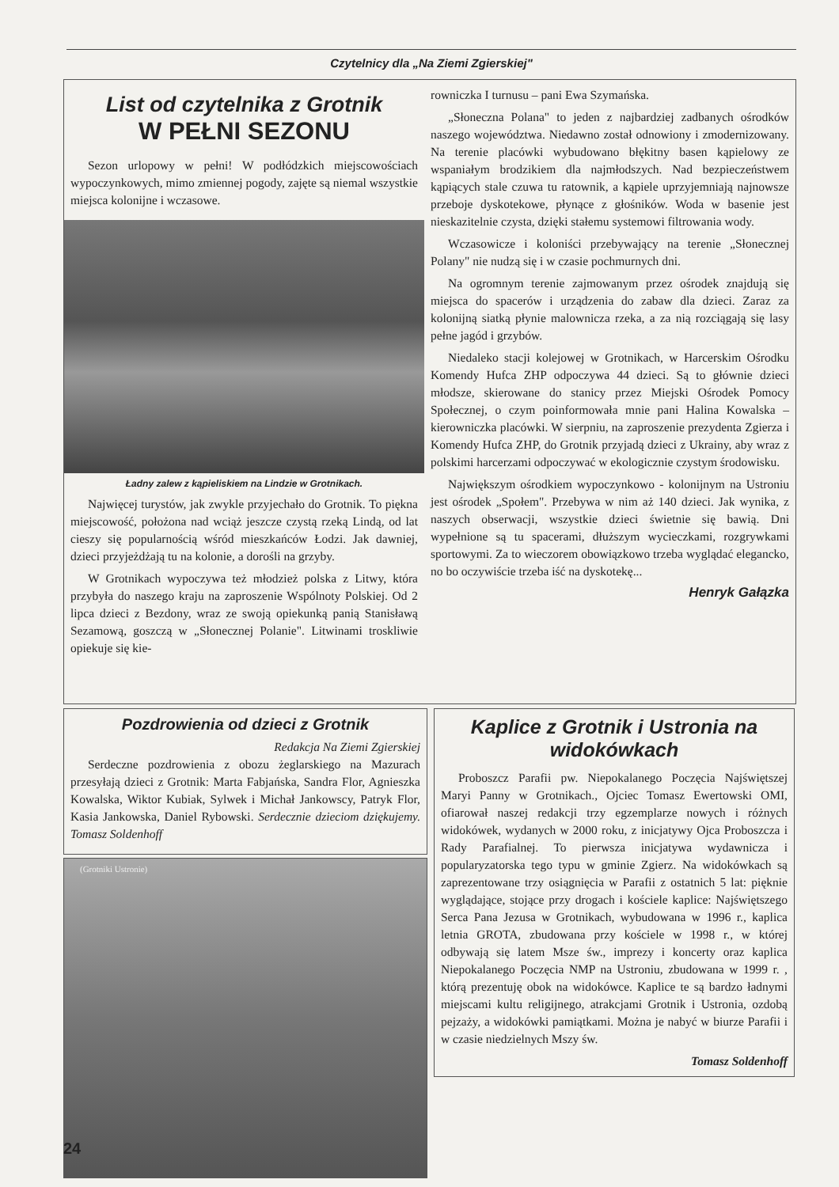Czytelnicy dla „Na Ziemi Zgierskiej"
List od czytelnika z Grotnik
W PEŁNI SEZONU
Sezon urlopowy w pełni! W podłódzkich miejscowościach wypoczynkowych, mimo zmiennej pogody, zajęte są niemal wszystkie miejsca kolonijne i wczasowe.
Ładny zalew z kąpieliskiem na Lindzie w Grotnikach.
Najwięcej turystów, jak zwykle przyjechało do Grotnik. To piękna miejscowość, położona nad wciąż jeszcze czystą rzeką Lindą, od lat cieszy się popularnością wśród mieszkańców Łodzi. Jak dawniej, dzieci przyjeżdżają tu na kolonie, a dorośli na grzyby.
W Grotnikach wypoczywa też młodzież polska z Litwy, która przybyła do naszego kraju na zaproszenie Wspólnoty Polskiej. Od 2 lipca dzieci z Bezdony, wraz ze swoją opiekunką panią Stanisławą Sezamową, goszczą w „Słonecznej Polanie". Litwinami troskliwie opiekuje się kie-
rowniczka I turnusu – pani Ewa Szymańska.
„Słoneczna Polana" to jeden z najbardziej zadbanych ośrodków naszego województwa. Niedawno został odnowiony i zmodernizowany. Na terenie placówki wybudowano błękitny basen kąpielowy ze wspaniałym brodzikiem dla najmłodszych. Nad bezpieczeństwem kąpiących stale czuwa tu ratownik, a kąpiele uprzyjemniają najnowsze przeboje dyskotekowe, płynące z głośników. Woda w basenie jest nieskazitelnie czysta, dzięki stałemu systemowi filtrowania wody.
Wczasowicze i koloniści przebywający na terenie „Słonecznej Polany" nie nudzą się i w czasie pochmurnych dni.
Na ogromnym terenie zajmowanym przez ośrodek znajdują się miejsca do spacerów i urządzenia do zabaw dla dzieci. Zaraz za kolonijną siatką płynie malownicza rzeka, a za nią rozciągają się lasy pełne jagód i grzybów.
Niedaleko stacji kolejowej w Grotnikach, w Harcerskim Ośrodku Komendy Hufca ZHP odpoczywa 44 dzieci. Są to głównie dzieci młodsze, skierowane do stanicy przez Miejski Ośrodek Pomocy Społecznej, o czym poinformowała mnie pani Halina Kowalska – kierowniczka placówki. W sierpniu, na zaproszenie prezydenta Zgierza i Komendy Hufca ZHP, do Grotnik przyjadą dzieci z Ukrainy, aby wraz z polskimi harcerzami odpoczywać w ekologicznie czystym środowisku.
Największym ośrodkiem wypoczynkowo - kolonijnym na Ustroniu jest ośrodek „Społem". Przebywa w nim aż 140 dzieci. Jak wynika, z naszych obserwacji, wszystkie dzieci świetnie się bawią. Dni wypełnione są tu spacerami, dłuższym wycieczkami, rozgrywkami sportowymi. Za to wieczorem obowiązkowo trzeba wyglądać elegancko, no bo oczywiście trzeba iść na dyskotekę...
Henryk Gałązka
Pozdrowienia od dzieci z Grotnik
Redakcja Na Ziemi Zgierskiej
Serdeczne pozdrowienia z obozu żeglarskiego na Mazurach przesyłają dzieci z Grotnik: Marta Fabjańska, Sandra Flor, Agnieszka Kowalska, Wiktor Kubiak, Sylwek i Michał Jankowscy, Patryk Flor, Kasia Jankowska, Daniel Rybowski. Serdecznie dzieciom dziękujemy. Tomasz Soldenhoff
(Grotniki Ustronie)
Kaplice z Grotnik i Ustronia na widokówkach
Proboszcz Parafii pw. Niepokalanego Poczęcia Najświętszej Maryi Panny w Grotnikach., Ojciec Tomasz Ewertowski OMI, ofiarował naszej redakcji trzy egzemplarze nowych i różnych widokówek, wydanych w 2000 roku, z inicjatywy Ojca Proboszcza i Rady Parafialnej. To pierwsza inicjatywa wydawnicza i popularyzatorska tego typu w gminie Zgierz. Na widokówkach są zaprezentowane trzy osiągnięcia w Parafii z ostatnich 5 lat: pięknie wyglądające, stojące przy drogach i kościele kaplice: Najświętszego Serca Pana Jezusa w Grotnikach, wybudowana w 1996 r., kaplica letnia GROTA, zbudowana przy kościele w 1998 r., w której odbywają się latem Msze św., imprezy i koncerty oraz kaplica Niepokalanego Poczęcia NMP na Ustroniu, zbudowana w 1999 r. , którą prezentuję obok na widokówce. Kaplice te są bardzo ładnymi miejscami kultu religijnego, atrakcjami Grotnik i Ustronia, ozdobą pejzaży, a widokówki pamiątkami. Można je nabyć w biurze Parafii i w czasie niedzielnych Mszy św.
Tomasz Soldenhoff
24